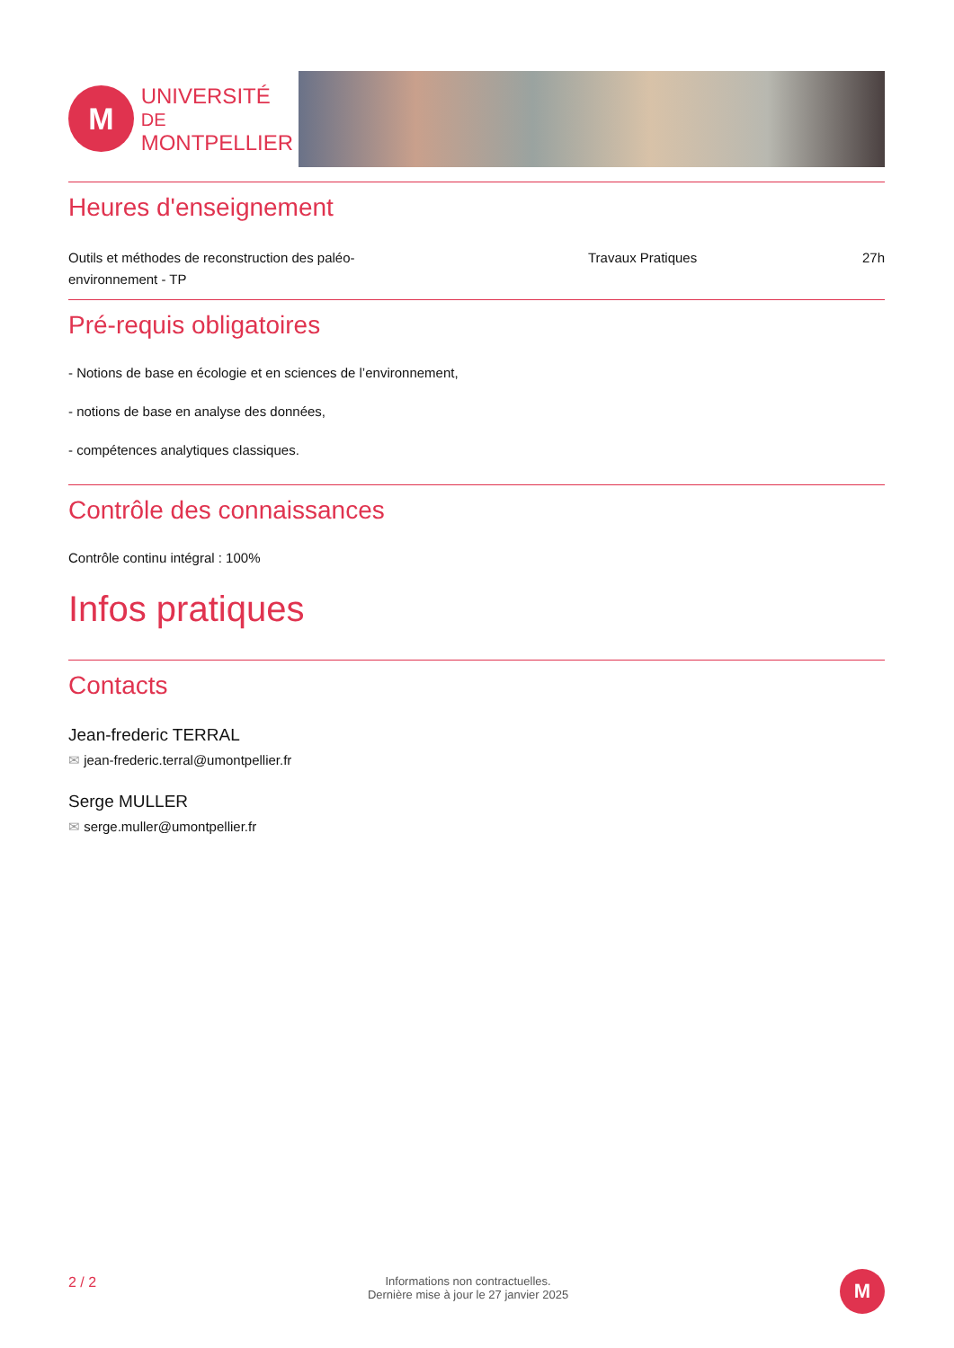M
UNIVERSITÉ DE
MONTPELLIER
Heures d'enseignement
| Outils et méthodes de reconstruction des paléo-environnement - TP | Travaux Pratiques | 27h |
Pré-requis obligatoires
- Notions de base en écologie et en sciences de l’environnement,
- notions de base en analyse des données,
- compétences analytiques classiques.
Contrôle des connaissances
Contrôle continu intégral : 100%
Infos pratiques
Contacts
Jean-frederic TERRAL
✉ jean-frederic.terral@umontpellier.fr
Serge MULLER
✉ serge.muller@umontpellier.fr
2 / 2
Informations non contractuelles.
Dernière mise à jour le 27 janvier 2025
M